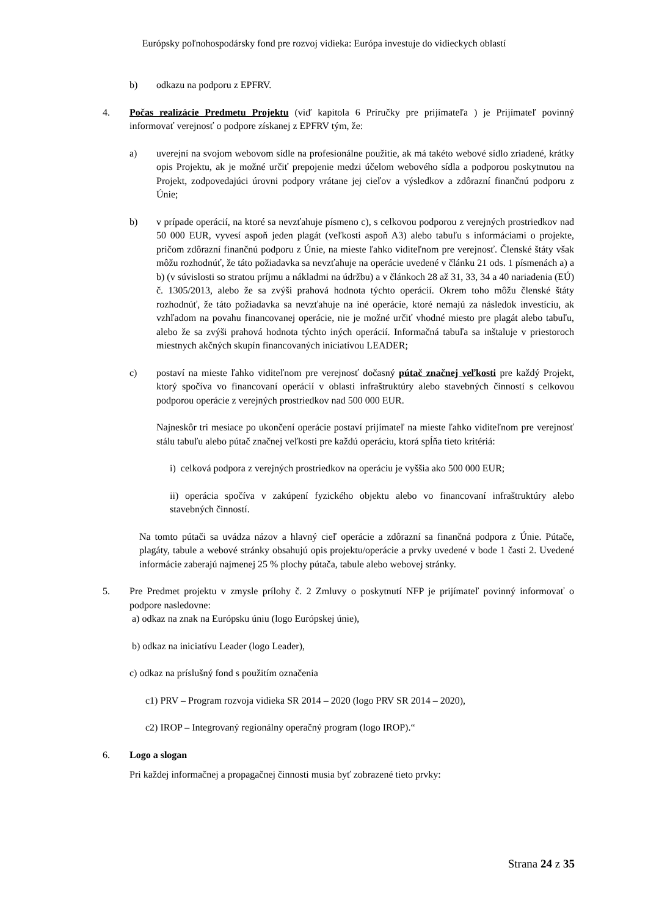Európsky poľnohospodársky fond pre rozvoj vidieka: Európa investuje do vidieckych oblastí
b) odkazu na podporu z EPFRV.
4. Počas realizácie Predmetu Projektu (viď kapitola 6 Príručky pre prijímateľa ) je Prijímateľ povinný informovať verejnosť o podpore získanej z EPFRV tým, že:
a) uverejní na svojom webovom sídle na profesionálne použitie, ak má takéto webové sídlo zriadené, krátky opis Projektu, ak je možné určiť prepojenie medzi účelom webového sídla a podporou poskytnutou na Projekt, zodpovedajúci úrovni podpory vrátane jej cieľov a výsledkov a zdôrazní finančnú podporu z Únie;
b) v prípade operácií, na ktoré sa nevzťahuje písmeno c), s celkovou podporou z verejných prostriedkov nad 50 000 EUR, vyvesí aspoň jeden plagát (veľkosti aspoň A3) alebo tabuľu s informáciami o projekte, pričom zdôrazní finančnú podporu z Únie, na mieste ľahko viditeľnom pre verejnosť. Členské štáty však môžu rozhodnúť, že táto požiadavka sa nevzťahuje na operácie uvedené v článku 21 ods. 1 písmenách a) a b) (v súvislosti so stratou príjmu a nákladmi na údržbu) a v článkoch 28 až 31, 33, 34 a 40 nariadenia (EÚ) č. 1305/2013, alebo že sa zvýši prahová hodnota týchto operácií. Okrem toho môžu členské štáty rozhodnúť, že táto požiadavka sa nevzťahuje na iné operácie, ktoré nemajú za následok investíciu, ak vzhľadom na povahu financovanej operácie, nie je možné určiť vhodné miesto pre plagát alebo tabuľu, alebo že sa zvýši prahová hodnota týchto iných operácií. Informačná tabuľa sa inštaluje v priestoroch miestnych akčných skupín financovaných iniciatívou LEADER;
c) postaví na mieste ľahko viditeľnom pre verejnosť dočasný pútač značnej veľkosti pre každý Projekt, ktorý spočíva vo financovaní operácií v oblasti infraštruktúry alebo stavebných činností s celkovou podporou operácie z verejných prostriedkov nad 500 000 EUR.
Najneskôr tri mesiace po ukončení operácie postaví prijímateľ na mieste ľahko viditeľnom pre verejnosť stálu tabuľu alebo pútač značnej veľkosti pre každú operáciu, ktorá spĺňa tieto kritériá:
i) celková podpora z verejných prostriedkov na operáciu je vyššia ako 500 000 EUR;
ii) operácia spočíva v zakúpení fyzického objektu alebo vo financovaní infraštruktúry alebo stavebných činností.
Na tomto pútači sa uvádza názov a hlavný cieľ operácie a zdôrazní sa finančná podpora z Únie. Pútače, plagáty, tabule a webové stránky obsahujú opis projektu/operácie a prvky uvedené v bode 1 časti 2. Uvedené informácie zaberajú najmenej 25 % plochy pútača, tabule alebo webovej stránky.
5. Pre Predmet projektu v zmysle prílohy č. 2 Zmluvy o poskytnutí NFP je prijímateľ povinný informovať o podpore nasledovne:
a) odkaz na znak na Európsku úniu (logo Európskej únie),
b) odkaz na iniciatívu Leader (logo Leader),
c) odkaz na príslušný fond s použitím označenia
c1) PRV – Program rozvoja vidieka SR 2014 – 2020 (logo PRV SR 2014 – 2020),
c2) IROP – Integrovaný regionálny operačný program (logo IROP).“
6. Logo a slogan
Pri každej informačnej a propagačnej činnosti musia byť zobrazené tieto prvky:
Strana 24 z 35